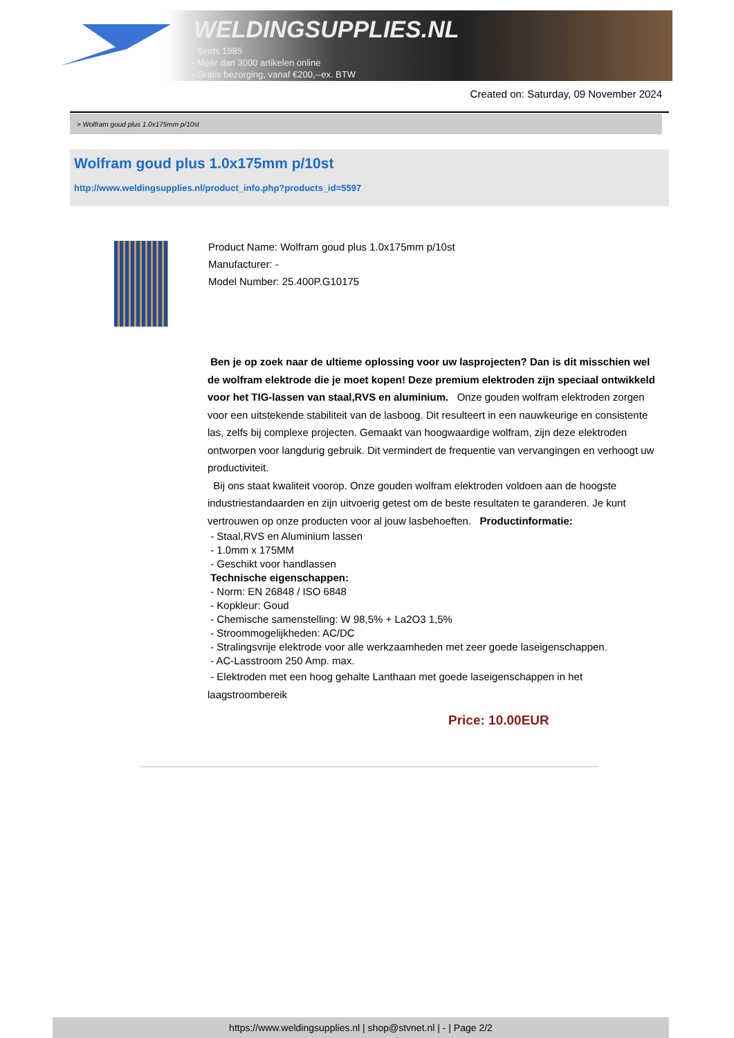WELDINGSUPPLIES.NL
- Sinds 1985
- Méér dan 3000 artikelen online
- Gratis bezorging, vanaf €200,--ex. BTW
Created on: Saturday, 09 November 2024
> Wolfram goud plus 1.0x175mm p/10st
Wolfram goud plus 1.0x175mm p/10st
http://www.weldingsupplies.nl/product_info.php?products_id=5597
Product Name: Wolfram goud plus 1.0x175mm p/10st
Manufacturer: -
Model Number: 25.400P.G10175
Ben je op zoek naar de ultieme oplossing voor uw lasprojecten? Dan is dit misschien wel de wolfram elektrode die je moet kopen! Deze premium elektroden zijn speciaal ontwikkeld voor het TIG-lassen van staal,RVS en aluminium. Onze gouden wolfram elektroden zorgen voor een uitstekende stabiliteit van de lasboog. Dit resulteert in een nauwkeurige en consistente las, zelfs bij complexe projecten. Gemaakt van hoogwaardige wolfram, zijn deze elektroden ontworpen voor langdurig gebruik. Dit vermindert de frequentie van vervangingen en verhoogt uw productiviteit.
Bij ons staat kwaliteit voorop. Onze gouden wolfram elektroden voldoen aan de hoogste industriestandaarden en zijn uitvoerig getest om de beste resultaten te garanderen. Je kunt vertrouwen op onze producten voor al jouw lasbehoeften. Productinformatie:
- Staal,RVS en Aluminium lassen
- 1.0mm x 175MM
- Geschikt voor handlassen
Technische eigenschappen:
- Norm: EN 26848 / ISO 6848
- Kopkleur: Goud
- Chemische samenstelling: W 98,5% + La2O3 1,5%
- Stroommogelijkheden: AC/DC
- Stralingsvrije elektrode voor alle werkzaamheden met zeer goede laseigenschappen.
- AC-Lasstroom 250 Amp. max.
- Elektroden met een hoog gehalte Lanthaan met goede laseigenschappen in het laagstroombereik
Price: 10.00EUR
https://www.weldingsupplies.nl | shop@stvnet.nl | - | Page 2/2